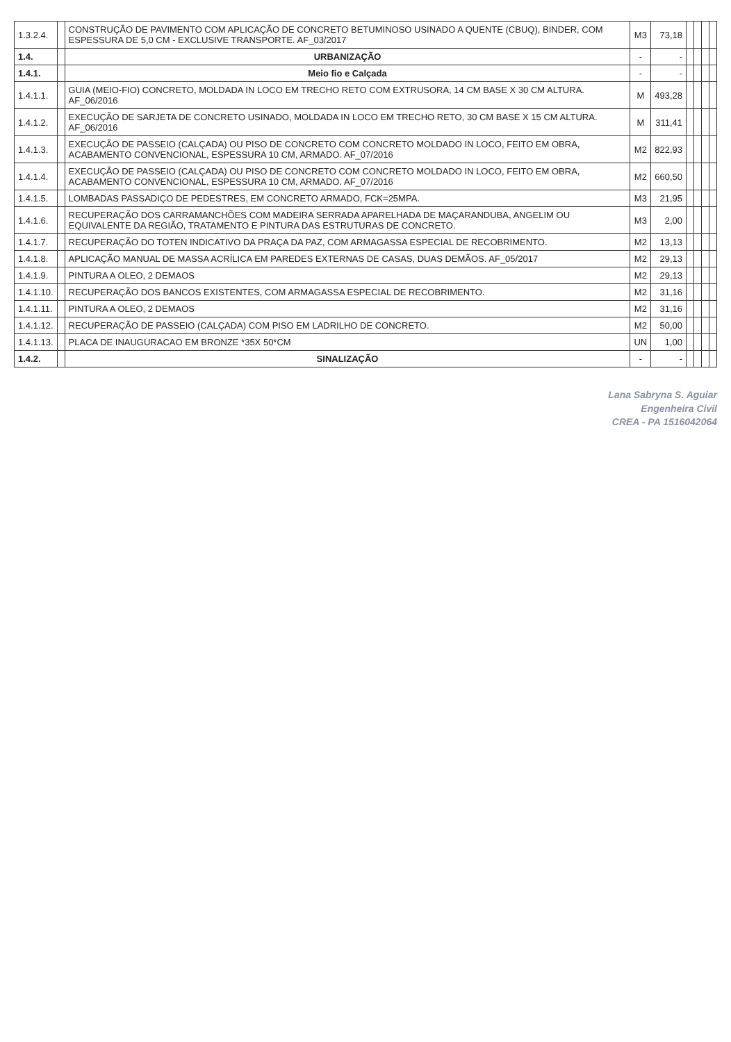| 1.3.2.4. | | CONSTRUÇÃO DE PAVIMENTO COM APLICAÇÃO DE CONCRETO BETUMINOSO USINADO A QUENTE (CBUQ), BINDER, COM ESPESSURA DE 5,0 CM - EXCLUSIVE TRANSPORTE. AF_03/2017 | M3 | 73,18 | | | | |
| 1.4. | | URBANIZAÇÃO | - | - | | | | |
| 1.4.1. | | Meio fio e Calçada | - | - | | | | |
| 1.4.1.1. | | GUIA (MEIO-FIO) CONCRETO, MOLDADA IN LOCO EM TRECHO RETO COM EXTRUSORA, 14 CM BASE X 30 CM ALTURA. AF_06/2016 | M | 493,28 | | | | |
| 1.4.1.2. | | EXECUÇÃO DE SARJETA DE CONCRETO USINADO, MOLDADA IN LOCO EM TRECHO RETO, 30 CM BASE X 15 CM ALTURA. AF_06/2016 | M | 311,41 | | | | |
| 1.4.1.3. | | EXECUÇÃO DE PASSEIO (CALÇADA) OU PISO DE CONCRETO COM CONCRETO MOLDADO IN LOCO, FEITO EM OBRA, ACABAMENTO CONVENCIONAL, ESPESSURA 10 CM, ARMADO. AF_07/2016 | M2 | 822,93 | | | | |
| 1.4.1.4. | | EXECUÇÃO DE PASSEIO (CALÇADA) OU PISO DE CONCRETO COM CONCRETO MOLDADO IN LOCO, FEITO EM OBRA, ACABAMENTO CONVENCIONAL, ESPESSURA 10 CM, ARMADO. AF_07/2016 | M2 | 660,50 | | | | |
| 1.4.1.5. | | LOMBADAS PASSADIÇO DE PEDESTRES, EM CONCRETO ARMADO, FCK=25MPA. | M3 | 21,95 | | | | |
| 1.4.1.6. | | RECUPERAÇÃO DOS CARRAMANCHÕES COM MADEIRA SERRADA APARELHADA DE MAÇARANDUBA, ANGELIM OU EQUIVALENTE DA REGIÃO, TRATAMENTO E PINTURA DAS ESTRUTURAS DE CONCRETO. | M3 | 2,00 | | | | |
| 1.4.1.7. | | RECUPERAÇÃO DO TOTEN INDICATIVO DA PRAÇA DA PAZ, COM ARMAGASSA ESPECIAL DE RECOBRIMENTO. | M2 | 13,13 | | | | |
| 1.4.1.8. | | APLICAÇÃO MANUAL DE MASSA ACRÍLICA EM PAREDES EXTERNAS DE CASAS, DUAS DEMÃOS. AF_05/2017 | M2 | 29,13 | | | | |
| 1.4.1.9. | | PINTURA A OLEO, 2 DEMAOS | M2 | 29,13 | | | | |
| 1.4.1.10. | | RECUPERAÇÃO DOS BANCOS EXISTENTES, COM ARMAGASSA ESPECIAL DE RECOBRIMENTO. | M2 | 31,16 | | | | |
| 1.4.1.11. | | PINTURA A OLEO, 2 DEMAOS | M2 | 31,16 | | | | |
| 1.4.1.12. | | RECUPERAÇÃO DE PASSEIO (CALÇADA) COM PISO EM LADRILHO DE CONCRETO. | M2 | 50,00 | | | | |
| 1.4.1.13. | | PLACA DE INAUGURACAO EM BRONZE *35X 50*CM | UN | 1,00 | | | | |
| 1.4.2. | | SINALIZAÇÃO | - | - | | | | |
Lana Sabryna S. Aguiar
Engenheira Civil
CREA - PA 1516042064